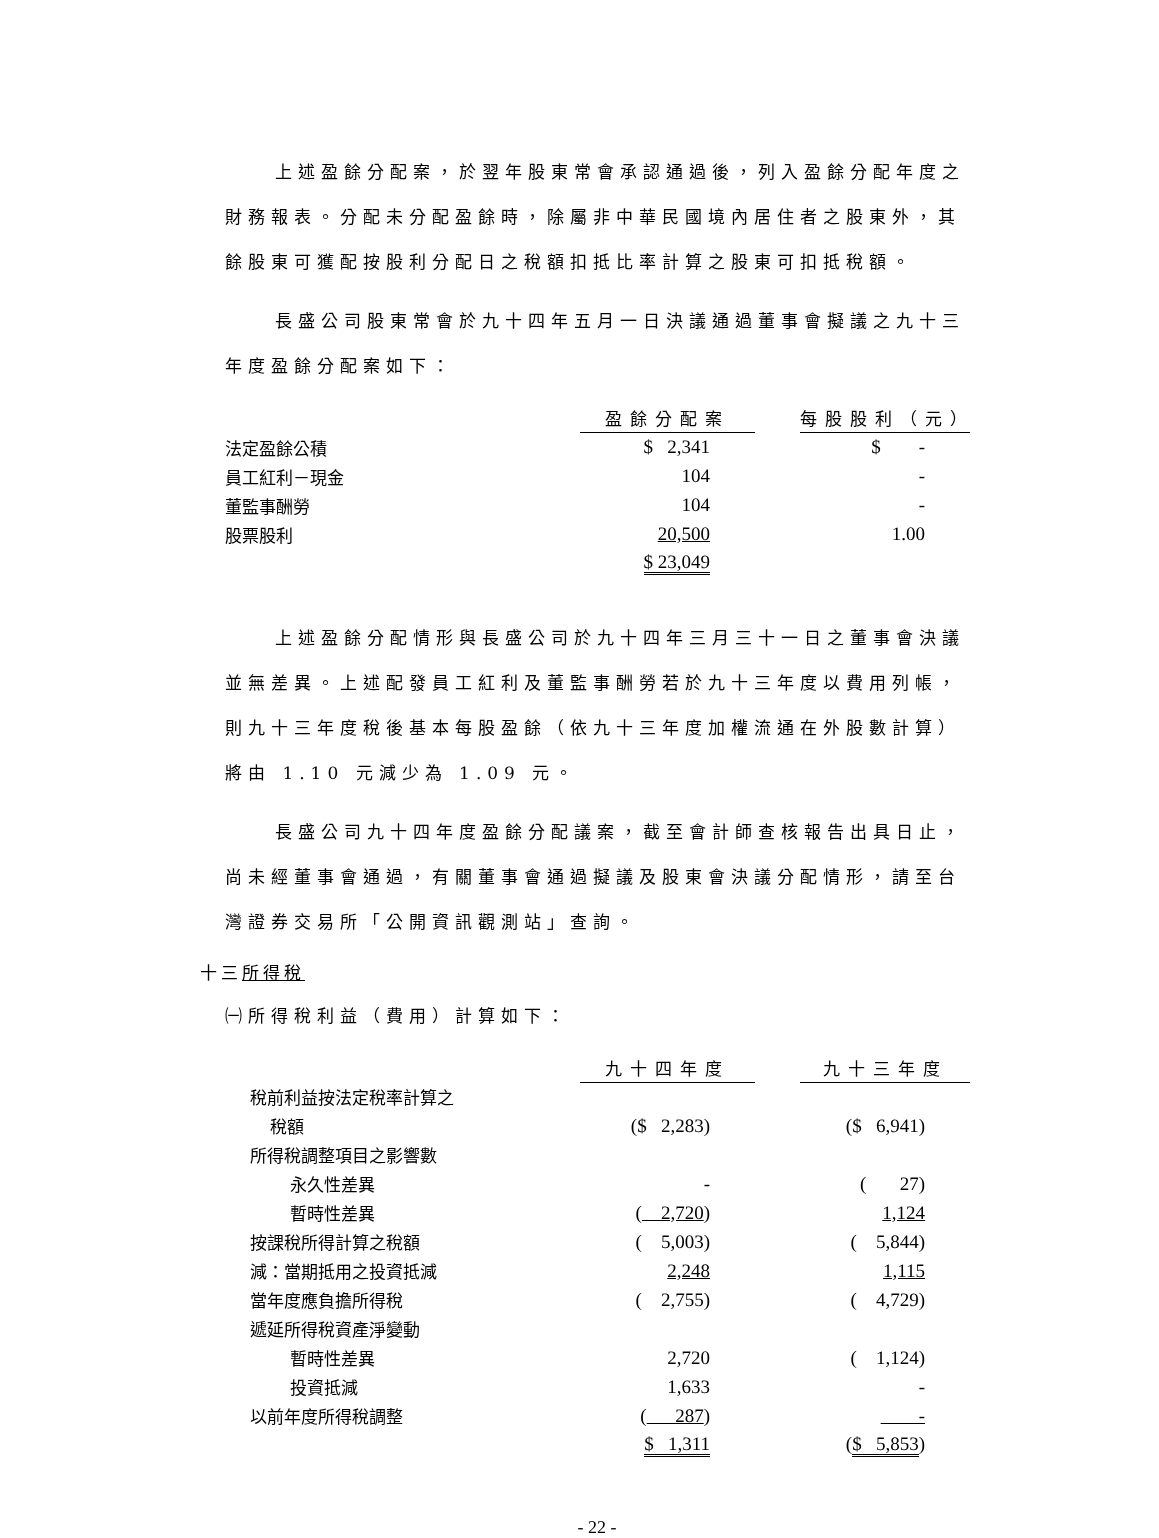上述盈餘分配案，於翌年股東常會承認通過後，列入盈餘分配年度之財務報表。分配未分配盈餘時，除屬非中華民國境內居住者之股東外，其餘股東可獲配按股利分配日之稅額扣抵比率計算之股東可扣抵稅額。
長盛公司股東常會於九十四年五月一日決議通過董事會擬議之九十三年度盈餘分配案如下：
| | 盈餘分配案 | | 每股股利（元） |
| 法定盈餘公積 | $ 2,341 | | $ - |
| 員工紅利－現金 | 104 | | - |
| 董監事酬勞 | 104 | | - |
| 股票股利 | 20,500 | | 1.00 |
| | $ 23,049 | | |
上述盈餘分配情形與長盛公司於九十四年三月三十一日之董事會決議並無差異。上述配發員工紅利及董監事酬勞若於九十三年度以費用列帳，則九十三年度稅後基本每股盈餘（依九十三年度加權流通在外股數計算）將由 1.10 元減少為 1.09 元。
長盛公司九十四年度盈餘分配議案，截至會計師查核報告出具日止，尚未經董事會通過，有關董事會通過擬議及股東會決議分配情形，請至台灣證券交易所「公開資訊觀測站」查詢。
十三所得稅
㈠所得稅利益（費用）計算如下：
| | 九十四年度 | | 九十三年度 |
| 稅前利益按法定稅率計算之 | | | |
| 稅額 | ($ 2,283) | | ($ 6,941) |
| 所得稅調整項目之影響數 | | | |
| 永久性差異 | - | | ( 27) |
| 暫時性差異 | ( 2,720 ) | | 1,124 |
| 按課稅所得計算之稅額 | ( 5,003) | | ( 5,844) |
| 減：當期抵用之投資抵減 | 2,248 | | 1,115 |
| 當年度應負擔所得稅 | ( 2,755) | | ( 4,729) |
| 遞延所得稅資產淨變動 | | | |
| 暫時性差異 | 2,720 | | ( 1,124) |
| 投資抵減 | 1,633 | | - |
| 以前年度所得稅調整 | ( 287 ) | | - |
| | $ 1,311 | | ( $ 5,853 ) |
- 22 -